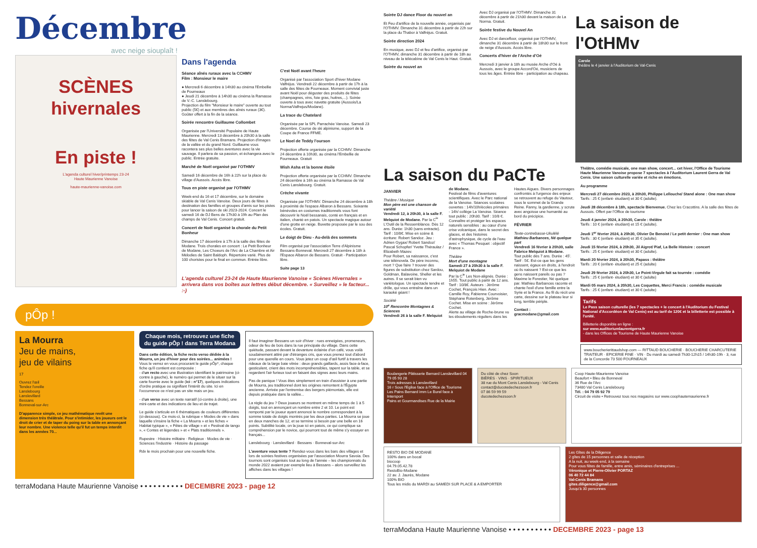Décembre
avec neige siouplaît !
SCÈNES
hivernales
En piste !
L'agenda culturel hiver/printemps 23-24
Haute Maurienne Vanoise
haute-maurienne-vanoise.com
Dans l'agenda
Séance aînés ruraux avec la CCHMV
Film : Monsieur le maire
● Mercredi 6 décembre à 14h30 au cinéma l'Embellie de Fourneaux
● Jeudi 21 décembre à 14h30 au cinéma la Ramasse de V.-C. Lanslebourg.
Projection du film "Monsieur le maire" ouverte au tout public (5€) et aux membres des aînés ruraux (3€). Goûter offert à la fin de la séance.
Soirée rencontre Guillaume Collombet
Organisée par l'Université Populaire de Haute Maurienne. Mercredi 13 décembre à 20h30 à la salle des fêtes de Val Cenis Bramans. Projection d'images de la vallée et du grand Nord. Guillaume vous racontera ses plus belles aventures avec la vie sauvage. Il parlera de sa passion, et échangera avec le public. Entrée gratuite.
Marché de Noël organisé par l'OTHMV
Samedi 16 décembre de 16h à 22h sur la place du village d'Aussois. Accès libre.
Tous en piste organisé par l'OTHMV
Week-end du 16 et 17 décembre, sur le domaine skiable de Val Cenis Vanoise. Deux jours de fêtes à destination des familles et groupes d'amis sur les pistes pour lancer la saison de ski 2023-2024. Concert le samedi 16 de DJ Bens de 17h30 à 19h au Plan des champs de Val Cenis. Concert gratuit.
Concert de Noël organisé la chorale du Petit Bonheur
Dimanche 17 décembre à 17h à la salle des fêtes de Modane. Trois chorales en concert : Le Petit Bonheur de Modane, Les Choeurs de l'Arc de La Chambre et Air Mélodies de Saint Baldoph. Répertoire varié. Plus de 100 choristes pour le final en commun. Entrée libre.
C'est Noël avant l'heure
Organisé par l'association Sport d'hiver Modane Valfréjus. Vendredi 22 décembre à partir de 17h à la salle des fêtes de Fourneaux. Moment convivial juste avant Noël pour déguster des produits de fêtes (champagnes, vins, foie gras, huitres,...). Soirée ouverte à tous avec navette gratuite (Aussois/La Norma/Valfrejus/Modane).
La trace du Chatelard
Organisée par la SPL Parrachée Vanoise. Samedi 23 décembre. Course de ski alpinisme, support de la Coupe de France FFME.
Le Noel de Teddy l'ourson
Projection offerte organisée par la CCHMV. Dimanche 24 décembre à 10h30, au cinéma l'Embellie de Fourneaux. Gratuit
Wish Asha et la bonne étoile
Projection offerte organisée par la CCHMV. Dimanche 24 décembre à 16h au cinéma la Ramasse de Val Cenis Lanslebourg. Gratuit.
Crèche vivante
Organisée par l'OTHMV. Dimanche 24 décembre à 18h à proximité de l'espace Albaron à Bessans. Soixante bénévoles en costumes traditionnels vous font découvrir le Noël bessanais, conté en français et en italien, chanté en patois. Un spectacle magique autour d'une grotte en neige. Buvette proposée par le sou des écoles. Gratuit.
Le doigt de Dieu - Au-delà des sommets
Film organisé par l'association Terre d'Alpinisme Bessans-Bonneval. Mercredi 27 décembre à 18h à l'Espace Albaron de Bessans. Gratuit - Participation libre.
Suite page 13
L'agenda culturel 23-24 de Haute Maurienne Vanoise « Scènes Hivernales » arrivera dans vos boîtes aux lettres début décembre. « Surveillez » le facteur... :-)
pÔp !
La Mourra
Jeu de mains,
jeu de vilains
17
Ouvrez l'œil
Tendez l'oreille
Lanslebourg
Lanslevillard
Bessans
Bonneval-sur-Arc
D'apparence simple, ce jeu mathématique revêt une dimension très théâtrale. Pour s'intimider, les joueurs ont le droit de crier et de taper du poing sur la table en annonçant leur nombre. Une violence telle qu'il fut un temps interdit dans les années 70...
Chaque mois, retrouvez une fiche du guide pÔp ! dans Terra Modana
Dans cette édition, la fiche recto verso dédiée à la Mourra, un jeu d'hiver pour des soirées... animées ! Vous le verrez en vous procurant le guide pÔp*, chaque fiche qu'il contient est composée :
- d'un recto avec une illustration identifiant le patrimoine (ci-contre à gauche), le numéro qui permet de le situer sur la carte fournie avec le guide (ici : n°17), quelques indications d'ordre pratique ou signifiant l'intérêt du site. Ici en l'occurrence ce n'est pas un site mais un jeu.
- d'un verso avec un texte narratif (ci-contre à droite), une mini-carte et des indications de lieu et de trajet.
Le guide s'articule en 6 thématiques de couleurs différentes (ci-dessous). Ce mois-ci, la rubrique « Modes de vie » dans laquelle s'insère la fiche « La Mourra » et les fiches « Habitat typique », « Fêtes de village » et « Festival de tango », « Contes et légendes » et « Plats traditionnels ».
Rupestre · Histoire militaire · Religieux · Modes de vie · Sciences l'industrie · Histoire du passage
Rdv le mois prochain pour une nouvelle fiche.
Il faut imaginer Bessans un soir d'hiver : rues enneigées, promeneurs, odeur de feu de bois dans la rue principale du village. Dans cette quiétude, passant devant la devanture éclairée d'un café, vous voilà soudainement attiré par d'étranges cris, que vous prenez tout d'abord pour une querelle en cours. Vous jetez un coup d'œil furtif à travers les rideaux de la large baie vitrée : deux grands gaillards, assis face-à-face, gesticulent, crient des mots incompréhensibles, tapent sur la table, et se regardent l'air furieux tout en faisant des signes avec leurs mains.
Pas de panique ! Vous êtes simplement en train d'assister à une partie de Mourra, jeu traditionnel dont les origines remontent à l'Égypte ancienne. Arrivée par l'entremise des bergers piémontais, elle est depuis pratiquée dans la vallée...
La règle du jeu ? Deux joueurs se montrent en même temps de 1 à 5 doigts, tout en annonçant un nombre entre 2 et 10. Le point est remporté par le joueur ayant annoncé le nombre correspondant à la somme totale de doigts montrés par les deux parties. La Mourra se joue en deux manches de 12, et se termine si besoin par une belle en 16 points. Subtilité locale, on la joue ici en patois, ce qui complique sa compréhension par le novice, qui pourront tout de même s'y essayer en français...
Lanslebourg · Lanslevillard · Bessans · Bonneval-sur-Arc
L'aventure vous tente ? Rendez-vous dans les bars des villages et lors de soirées festives organisées par l'association Mourra Savoia. Des tournois sont organisés tout au long de l'année – les championnats du monde 2022 avaient par exemple lieu à Bessans – alors surveillez les affiches dans les villages !
terraModana Haute Maurienne Vanoise • • • • • • • • • • DECEMBRE 2023 - page 12
Soirée DJ dance Floor du nouvel an
Et Feu d'artifice de la nouvelle année, organisés par l'OTHMV. Dimanche 31 décembre à partir de 22h sur la place du Thabor à Valfréjus. Gratuit.
Soirée direction 2024
En musique, avec DJ et feu d'artifice, organisé par l'OTHMV, dimanche 31 décembre à partir de 18h au niveau de la télécabine de Val Cenis le Haut. Gratuit.
Soirée du nouvel an
Avec DJ organisé par l'OTHMV. Dimanche 31 décembre à partir de 21h30 devant la maison de La Norma. Gratuit.
Soirée festive du Nouvel An
Avec DJ et dancefloor, organisé par l'OTHMV, dimanche 31 décembre à partir de 18h30 sur le front de neige d'Aussois. Accès libre.
Concerts d'hiver de l'Arche d'Oé
Mercredi 3 janvier à 18h au musée Arche d'Oé à Aussois, avec le groupe Accord'Oé, musiciens de tous les âges. Entrée libre - participation au chapeau.
La saison de l'OtHMv
Carole
théâtre le 4 janvier à l'Auditorium de Val-Cenis
La saison du PaCTe
JANVIER
Théâtre / Musique
Mon père est une chanson de variété
Vendredi 12, à 20h30, à la salle F. Melquiot de Modane. Par la C<sup>ie</sup> L'Outil de la Ressemblance. Dès 12 ans. Durée: 1h30 (sans entracte). Tarif : 10/8€. Mise en scène & écriture: Robert Sandoz. Jeu : Adrien Gygax/ Robert Sandoz/ Pascal Schopfer/ Yvette Théraulaz / Elizabeth Mazev.
Pour Robert, sa naissance, c'est une télénovela. De père inconnu, mort ? Que faire ? trouver des figures de substitution chez Sardou, Goldman, Balavoine, Sheller et les autres. Il se serait bien vu variétologue. Un spectacle tendre et drôle, qui vous entraîne dans un karaoké géant !
Société
10<sup>e</sup> Rencontre Montagnes & Sciences
Vendredi 26 à la salle F. Melquiot de Modane.
Festival de films d'aventures scientifiques. Avec le Parc national de la Vanoise. Séances scolaires ouvertes : 14h/10h/écoles primaires - 14h/ collège La Vanoise. Séance tout public : 20h30. Tarif : 10/8 €.
Connaître et protéger les espaces naturels sensibles : au cœur d'une crise volcanique, dans le secret des glaces, et des histoires d'astrophysique, de cycle de l'eau avec « Thomas Pesquet : objectif France ».
Théâtre
Mort d'une montagne
Samedi 27 à 20h30 à la salle F. Melquiot de Modane
Par la C<sup>ie</sup> Les Non-alignés. Durée : 1h55. Tout public à partir de 12 ans. Tarif : 10/8€. Auteurs : Jérôme Cochet, François Hien. Avec : Camille Roy, Fabienne Courvoisier, Stéphane Rotenberg, Jérôme Cochet. Mise en scène : Jérôme Cochet.
Alerte au village de Roche-brune vu les éboulements réguliers dans les Hautes Aigues. Divers personnages confrontés à l'urgence des enjeux se retrouvent au refuge du Vautour, sous le sommet de la Grande Reine. Fanny, la gardienne, y scrute avec angoisse une humanité au bord du précipice.
FÉVRIER
Texte-contrebasse-Ukulélé
Mathieu Barbances, Né quelque part
Vendredi 16 février à 20h30, salle Fabrice Melquiot à Modane.
Tout public dès 7 ans. Durée : 45'. Tarif : 5€. Est-ce que les gens naissent, égaux en droits, à l'endroit où ils naissent ? Est-ce que les gens naissent pareils ou pas ? Maxime le Forestier, Né quelque par. Mathieu Barbances raconte et chante l'exil d'une famille entre la Syrie et la France. Au fil du récit une carte, dessine sur le plateau leur si long, terrible périple.
Contact : gracmodane@gmail.com
Théâtre, comédie musicale, one man show, concert... cet hiver, l'Office de Tourisme Haute Maurienne Vanoise propose 7 spectacles à l'Auditorium Laurent Gerra de Val Cenis. Une saison culturelle variée et riche en émotions.
Au programme
Mercredi 27 décembre 2023, à 20h30, Philippe Lellouche/ Stand alone : One man show
Tarifs : 25 € (enfant- étudiant) et 30 € (adulte).
Jeudi 28 décembre à 18h, spectacle Bienvenue. Chez les Cracottins. A la salle des fêtes de Aussois. Offert par l'Office de tourisme
Jeudi 4 janvier 2024, à 20h30, Carole : théâtre
Tarifs : 10 € (enfant- étudiant) et 15 € (adulte).
Jeudi 1<sup>er</sup> février 2024, à 20h30, Olivier De Benoist / Le petit dernier : One man show
Tarifs : 30 € (enfant- étudiant) et 35 € (adulte).
Jeudi 15 février 2024, à 20h30, Jil Aigrot/ Piaf, La Belle Histoire : concert
Tarifs : 25 € (enfant- étudiant) et 30 € (adulte).
Mardi 20 février 2024, à 20h30, Papass : théâtre
Tarifs : 20 € (enfant- étudiant) et 25 € (adulte)
Jeudi 29 février 2024, à 20h30, Le Point-Virgule fait sa tournée : comédie
Tarifs : 25 € (enfant- étudiant) et 30 € (adulte)
Mardi 05 mars 2024, à 20h30, Les Coquettes, Merci Francis : comédie musicale
Tarifs : 25 € (enfant- étudiant) et 30 € (adulte)
Tarifs
Le Pass saison culturelle (les 7 spectacles + le concert à l'Auditorium du Festival National d'Accordéon de Val Cenis) est au tarif de 120€ et la billetterie est possible à l'unité.
Billetterie disponible en ligne :
sur www.auditoriumlaurentgerra.fr
- dans les Offices de Tourisme de Haute Maurienne Vanoise
www.boucherierittaudshop.com — RITTAUD BOUCHERIE · BOUCHERIE CHARCUTERIE TRAITEUR · EPICERIE FINE · VIN · Du mardi au samedi 7h30-12h15 / 14h30-19h · 3, rue de la Concorde 73 500 FOURNEAUX
Boulangerie Pâtisserie Bernard Lanslevillard 04 79 05 93 28
Trois adresses à Lanslevillard
16 r Sous l'Eglise face à l'Office de Tourisme
Les Pains Bernard imm Le Burel face à Intersport
Pains et Gourmandises Rue de la Mairie
Du côté de chez Soon
BIÈRES · VINS · SPIRITUEUX
38 rue du Mont Cenis Lanslebourg - Val Cenis
contact@ducotedechezsoon.fr
07 86 59 99 59
ducotedechezsoon.fr
Coop Haute-Maurienne Vanoise
Beaufort • Bleu de Bonneval
36 Rue de l'Arc
73480 Val Cenis Lanslebourg
Tél. : 04 79 05 92 79
Circuit de visite • Retrouvez tous nos magasins sur www.coophautemaurienne.fr
RESTO BIO DE MODANE
100% dans un bocal
biocoop
04.79.05.42.78
RestoBio-Modane
22 av. J. Jaurès, Modane
100% BIO
Tous les midis du MARDI au SAMEDI SUR PLACE & A EMPORTER
Les Gîtes de la Diligence
2 gîtes de 15 personnes et salle de réception
A la nuit, au week-end, à la semaine
Pour vous fêtes de famille, entre amis, séminaires d'entreprises ...
Véronique et Pierre-Olivier PORTAZ
06 40 72 44 84
Val-Cenis Bramans
gites.diligence@gmail.com
Jusqu'à 30 personnes
terraModana Haute Maurienne Vanoise • • • • • • • • • • DECEMBRE 2023 - page 13